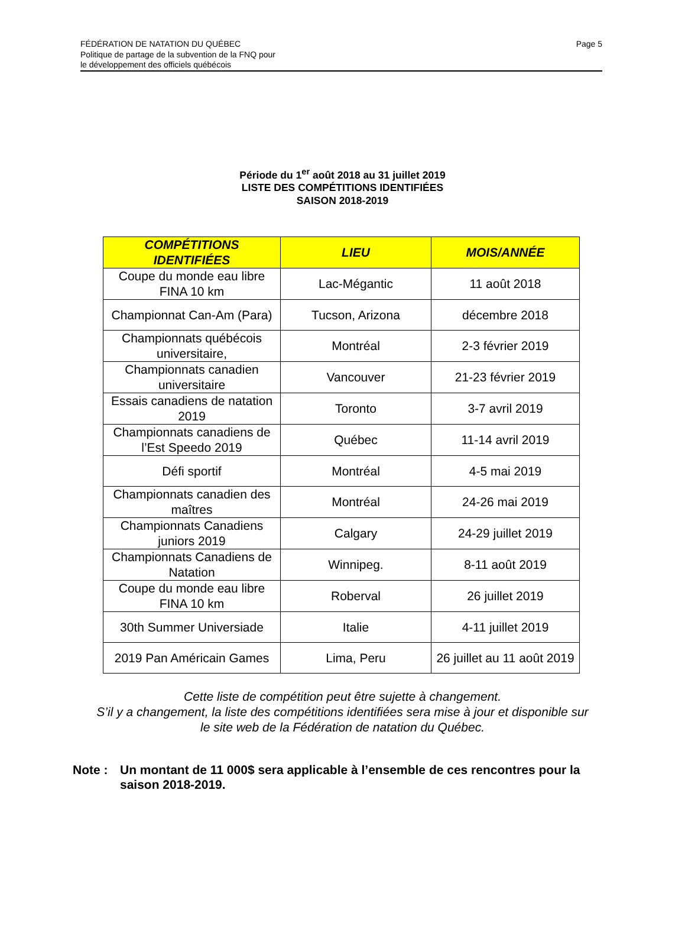Page 5
FÉDÉRATION DE NATATION DU QUÉBEC
Politique de partage de la subvention de la FNQ pour
le développement des officiels québécois
Période du 1<sup>er</sup> août 2018 au 31 juillet 2019
LISTE DES COMPÉTITIONS IDENTIFIÉES
SAISON 2018-2019
| COMPÉTITIONS IDENTIFIÉES | LIEU | MOIS/ANNÉE |
| --- | --- | --- |
| Coupe du monde eau libre FINA 10 km | Lac-Mégantic | 11 août 2018 |
| Championnat Can-Am (Para) | Tucson, Arizona | décembre 2018 |
| Championnats québécois universitaire, | Montréal | 2-3 février 2019 |
| Championnats canadien universitaire | Vancouver | 21-23 février 2019 |
| Essais canadiens de natation 2019 | Toronto | 3-7 avril 2019 |
| Championnats canadiens de l’Est Speedo 2019 | Québec | 11-14 avril 2019 |
| Défi sportif | Montréal | 4-5 mai 2019 |
| Championnats canadien des maîtres | Montréal | 24-26 mai 2019 |
| Championnats Canadiens juniors 2019 | Calgary | 24-29 juillet 2019 |
| Championnats Canadiens de Natation | Winnipeg. | 8-11 août 2019 |
| Coupe du monde eau libre FINA 10 km | Roberval | 26 juillet 2019 |
| 30th Summer Universiade | Italie | 4-11 juillet 2019 |
| 2019 Pan Américain Games | Lima, Peru | 26 juillet au 11 août 2019 |
Cette liste de compétition peut être sujette à changement.
S’il y a changement, la liste des compétitions identifiées sera mise à jour et disponible sur
le site web de la Fédération de natation du Québec.
Note : Un montant de 11 000$ sera applicable à l’ensemble de ces rencontres pour la saison 2018-2019.